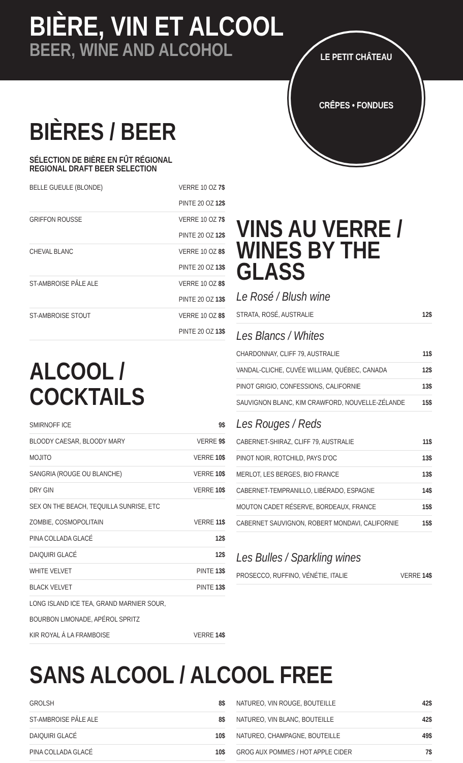BIÈRE, VIN ET ALCOOL
BEER, WINE AND ALCOHOL
LE PETIT CHÂTEAU
CRÊPES • FONDUES
BIÈRES / BEER
SÉLECTION DE BIÈRE EN FÛT RÉGIONAL
REGIONAL DRAFT BEER SELECTION
BELLE GUEULE (BLONDE) VERRE 10 OZ 7$
PINTE 20 OZ 12$
GRIFFON ROUSSE VERRE 10 OZ 7$
PINTE 20 OZ 12$
CHEVAL BLANC VERRE 10 OZ 8$
PINTE 20 OZ 13$
ST-AMBROISE PÂLE ALE VERRE 10 OZ 8$
PINTE 20 OZ 13$
ST-AMBROISE STOUT VERRE 10 OZ 8$
PINTE 20 OZ 13$
ALCOOL / COCKTAILS
SMIRNOFF ICE 9$
BLOODY CAESAR, BLOODY MARY VERRE 9$
MOJITO VERRE 10$
SANGRIA (ROUGE OU BLANCHE) VERRE 10$
DRY GIN VERRE 10$
SEX ON THE BEACH, TEQUILLA SUNRISE, ETC
ZOMBIE, COSMOPOLITAIN
VERRE 11$
PINA COLLADA GLACÉ 12$
DAIQUIRI GLACÉ 12$
WHITE VELVET PINTE 13$
BLACK VELVET PINTE 13$
LONG ISLAND ICE TEA, GRAND MARNIER SOUR,
BOURBON LIMONADE, APÉROL SPRITZ
KIR ROYAL À LA FRAMBOISE
VERRE 14$
VINS AU VERRE /
WINES BY THE GLASS
Le Rosé / Blush wine
STRATA, ROSÉ, AUSTRALIE 12$
Les Blancs / Whites
CHARDONNAY, CLIFF 79, AUSTRALIE 11$
VANDAL-CLICHE, CUVÉE WILLIAM, QUÉBEC, CANADA 12$
PINOT GRIGIO, CONFESSIONS, CALIFORNIE 13$
SAUVIGNON BLANC, KIM CRAWFORD, NOUVELLE-ZÉLANDE 15$
Les Rouges / Reds
CABERNET-SHIRAZ, CLIFF 79, AUSTRALIE 11$
PINOT NOIR, ROTCHILD, PAYS D'OC 13$
MERLOT, LES BERGES, BIO FRANCE 13$
CABERNET-TEMPRANILLO, LIBÉRADO, ESPAGNE 14$
MOUTON CADET RÉSERVE, BORDEAUX, FRANCE 15$
CABERNET SAUVIGNON, ROBERT MONDAVI, CALIFORNIE 15$
Les Bulles / Sparkling wines
PROSECCO, RUFFINO, VÉNÉTIE, ITALIE VERRE 14$
SANS ALCOOL / ALCOOL FREE
GROLSH 8$
ST-AMBROISE PÂLE ALE 8$
DAIQUIRI GLACÉ 10$
PINA COLLADA GLACÉ 10$
NATUREO, VIN ROUGE, BOUTEILLE 42$
NATUREO, VIN BLANC, BOUTEILLE 42$
NATUREO, CHAMPAGNE, BOUTEILLE 49$
GROG AUX POMMES / HOT APPLE CIDER 7$